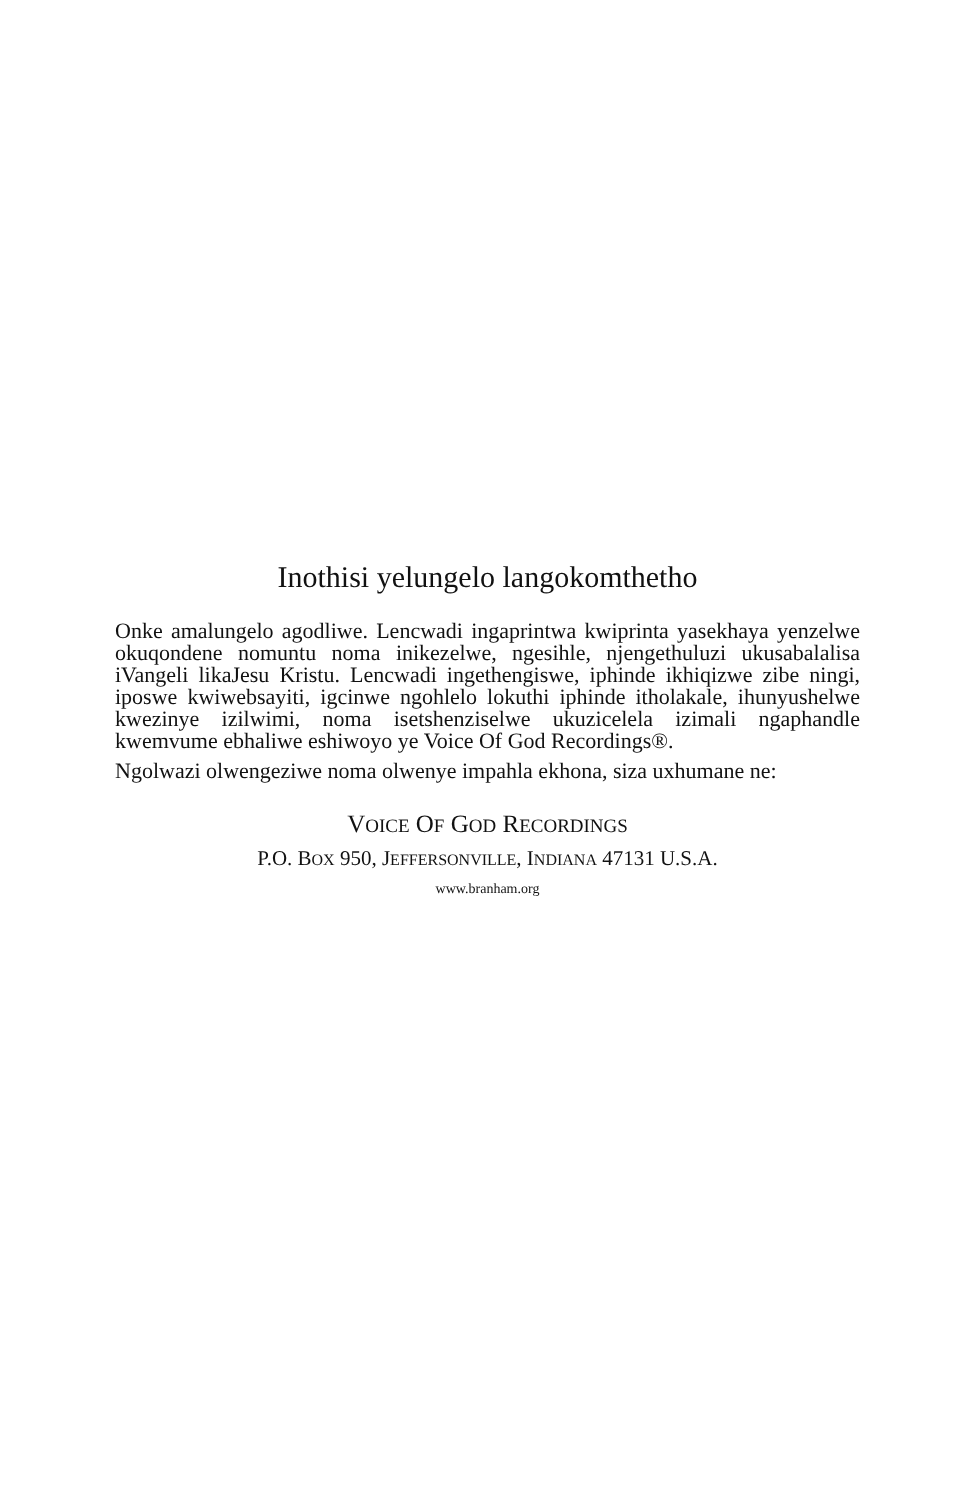Inothisi yelungelo langokomthetho
Onke amalungelo agodliwe. Lencwadi ingaprintwa kwiprinta yasekhaya yenzelwe okuqondene nomuntu noma inikezelwe, ngesihle, njengethuluzi ukusabalalisa iVangeli likaJesu Kristu. Lencwadi ingethengiswe, iphinde ikhiqizwe zibe ningi, iposwe kwiwebsayiti, igcinwe ngohlelo lokuthi iphinde itholakale, ihunyushelwe kwezinye izilwimi, noma isetshenziselwe ukuzicelela izimali ngaphandle kwemvume ebhaliwe eshiwoyo ye Voice Of God Recordings®.
Ngolwazi olwengeziwe noma olwenye impahla ekhona, siza uxhumane ne:
VOICE OF GOD RECORDINGS
P.O. BOX 950, JEFFERSONVILLE, INDIANA 47131 U.S.A.
www.branham.org